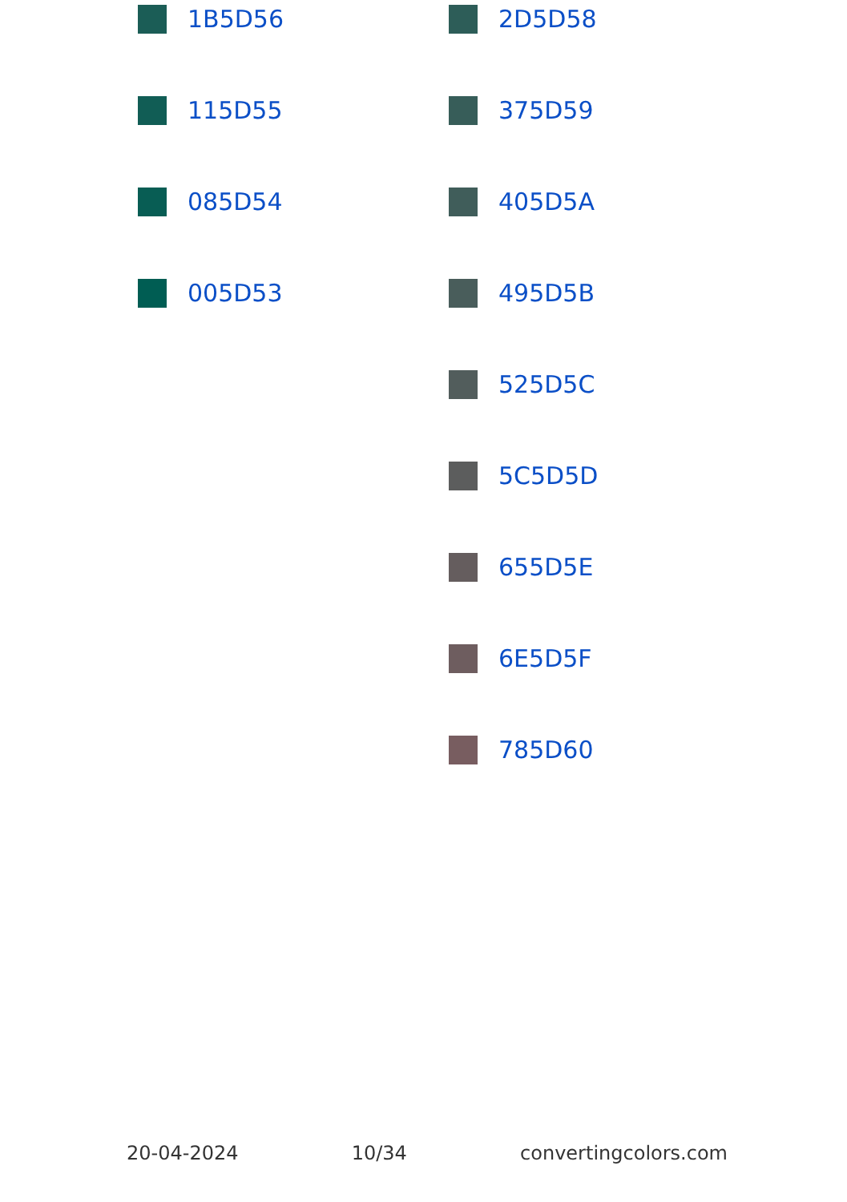1B5D56
115D55
085D54
005D53
2D5D58
375D59
405D5A
495D5B
525D5C
5C5D5D
655D5E
6E5D5F
785D60
20-04-2024 10/34 convertingcolors.com